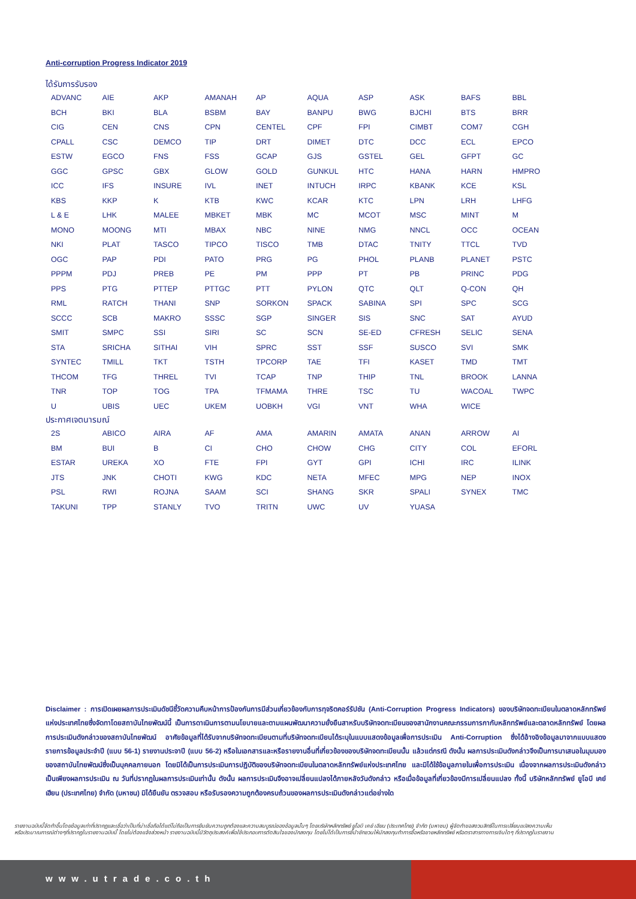Anti-corruption Progress Indicator 2019
ได้รับการรับรอง
| ADVANC | AIE | AKP | AMANAH | AP | AQUA | ASP | ASK | BAFS | BBL |
| BCH | BKI | BLA | BSBM | BAY | BANPU | BWG | BJCHI | BTS | BRR |
| CIG | CEN | CNS | CPN | CENTEL | CPF | FPI | CIMBT | COM7 | CGH |
| CPALL | CSC | DEMCO | TIP | DRT | DIMET | DTC | DCC | ECL | EPCO |
| ESTW | EGCO | FNS | FSS | GCAP | GJS | GSTEL | GEL | GFPT | GC |
| GGC | GPSC | GBX | GLOW | GOLD | GUNKUL | HTC | HANA | HARN | HMPRO |
| ICC | IFS | INSURE | IVL | INET | INTUCH | IRPC | KBANK | KCE | KSL |
| KBS | KKP | K | KTB | KWC | KCAR | KTC | LPN | LRH | LHFG |
| L & E | LHK | MALEE | MBKET | MBK | MC | MCOT | MSC | MINT | M |
| MONO | MOONG | MTI | MBAX | NBC | NINE | NMG | NNCL | OCC | OCEAN |
| NKI | PLAT | TASCO | TIPCO | TISCO | TMB | DTAC | TNITY | TTCL | TVD |
| OGC | PAP | PDI | PATO | PRG | PG | PHOL | PLANB | PLANET | PSTC |
| PPPM | PDJ | PREB | PE | PM | PPP | PT | PB | PRINC | PDG |
| PPS | PTG | PTTEP | PTTGC | PTT | PYLON | QTC | QLT | Q-CON | QH |
| RML | RATCH | THANI | SNP | SORKON | SPACK | SABINA | SPI | SPC | SCG |
| SCCC | SCB | MAKRO | SSSC | SGP | SINGER | SIS | SNC | SAT | AYUD |
| SMIT | SMPC | SSI | SIRI | SC | SCN | SE-ED | CFRESH | SELIC | SENA |
| STA | SRICHA | SITHAI | VIH | SPRC | SST | SSF | SUSCO | SVI | SMK |
| SYNTEC | TMILL | TKT | TSTH | TPCORP | TAE | TFI | KASET | TMD | TMT |
| THCOM | TFG | THREL | TVI | TCAP | TNP | THIP | TNL | BROOK | LANNA |
| TNR | TOP | TOG | TPA | TFMAMA | THRE | TSC | TU | WACOAL | TWPC |
| U | UBIS | UEC | UKEM | UOBKH | VGI | VNT | WHA | WICE | |
ประกาศเจตนารมณ์
| 2S | ABICO | AIRA | AF | AMA | AMARIN | AMATA | ANAN | ARROW | AI |
| BM | BUI | B | CI | CHO | CHOW | CHG | CITY | COL | EFORL |
| ESTAR | UREKA | XO | FTE | FPI | GYT | GPI | ICHI | IRC | ILINK |
| JTS | JNK | CHOTI | KWG | KDC | NETA | MFEC | MPG | NEP | INOX |
| PSL | RWI | ROJNA | SAAM | SCI | SHANG | SKR | SPALI | SYNEX | TMC |
| TAKUNI | TPP | STANLY | TVO | TRITN | UWC | UV | YUASA | | |
Disclaimer : การเปิดเผยผลการประเมินดัชนีชี้วัดความคืบหน้าการป้องกันการมีส่วนเกี่ยวข้องกับการทุจริตคอร์รัปชัน (Anti-Corruption Progress Indicators) ของบริษัทจดทะเบียนในตลาดหลักทรัพย์แห่งประเทศไทยซึ่งจัดทาโดยสถาบันไทยพัฒน์นี้ เป็นการดาเนินการตามนโยบายและตามแผนพัฒนาความยั่งยืนสาหรับบริษัทจดทะเบียนของสานักงานคณะกรรมการกากับหลักทรัพย์และตลาดหลักทรัพย์ โดยผลการประเมินดังกล่าวของสถาบันไทยพัฒน์ อาศัยข้อมูลที่ได้รับจากบริษัทจดทะเบียนตามที่บริษัทจดทะเบียนได้ระบุในแบบแสดงข้อมูลเพื่อการประเมิน Anti-Corruption ซึ่งได้อ้างอิงข้อมูลมาจากแบบแสดงรายการข้อมูลประจำปี (แบบ 56-1) รายงานประจาปี (แบบ 56-2) หรือในเอกสารและหรือรายงานอื่นที่เกี่ยวข้องของบริษัทจดทะเบียนนั้น แล้วแต่กรณี ดังนั้น ผลการประเมินดังกล่าวจึงเป็นการนาเสนอในมุมมองของสถาบันไทยพัฒน์ซึ่งเป็นบุคคลภายนอก โดยมิได้เป็นการประเมินการปฏิบัติของบริษัทจดทะเบียนในตลาดหลักทรัพย์แห่งประเทศไทย และมิได้ใช้ข้อมูลภายในเพื่อการประเมิน เนื่องจากผลการประเมินดังกล่าวเป็นเพียงผลการประเมิน ณ วันที่ปรากฏในผลการประเมินเท่านั้น ดังนั้น ผลการประเมินจึงอาจเปลี่ยนแปลงได้ภายหลังวันดังกล่าว หรือเมื่อข้อมูลที่เกี่ยวข้องมีการเปลี่ยนแปลง ทั้งนี้ บริษัทหลักทรัพย์ ยูโอบี เคย์ เฮียน (ประเทศไทย) จำกัด (มหาชน) มิได้ยืนยัน ตรวจสอบ หรือรับรองความถูกต้องครบถ้วนของผลการประเมินดังกล่าวแต่อย่างใด
รายงานฉบับนี้จัดทำขึ้นโดยข้อมูลเท่าที่ปรากฏและเชื่อว่าเป็นที่น่าเชื่อถือได้แต่ไม่ถือเป็นการยืนยันความถูกต้องและความสมบูรณ์ของข้อมูลนั้นๆ โดยบริษัทหลักทรัพย์ ยูโอบี เคย์ เฮียน (ประเทศไทย) จำกัด (มหาชน) ผู้จัดทำขอสงวนสิทธิ์ในการเปลี่ยนแปลงความเห็นหรือประมาณการณ์ต่างๆที่ปรากฏในรายงานฉบับนี้ โดยไม่ต้องแจ้งล่วงหน้า รายงานฉบับนี้มีวัตถุประสงค์เพื่อใช้ประกอบการตัดสินใจของนักลงทุน โดยไม่ได้เป็นการชี้นำชักชวนให้นักลงทุนทำการซื้อหรือขายหลักทรัพย์ หรือตราสารทางการเงินใดๆ ที่ปรากฏในรายงาน
www.utrade.co.th